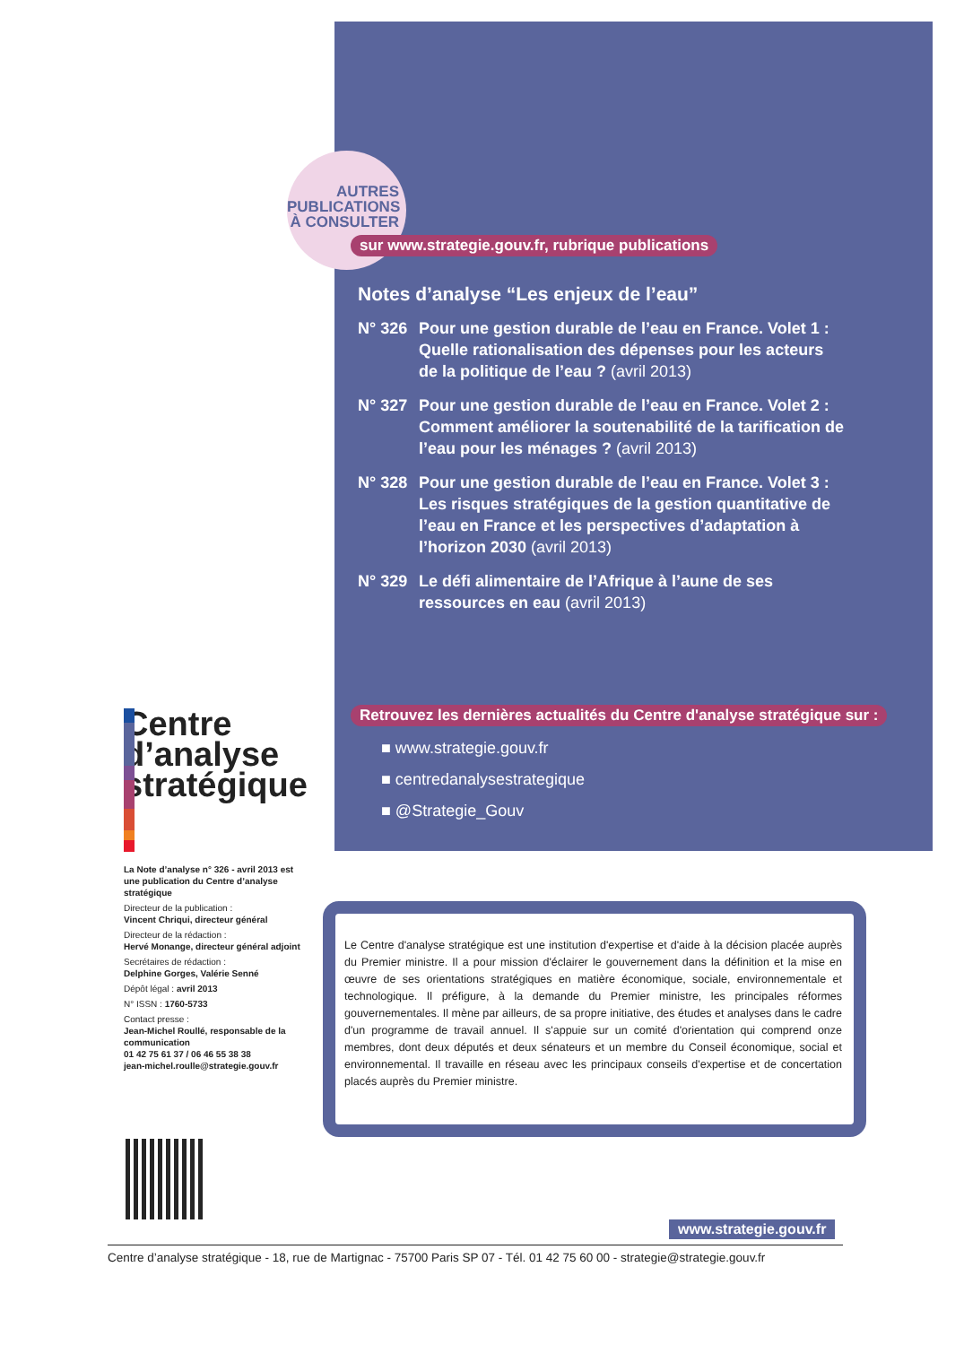AUTRES
PUBLICATIONS
À CONSULTER
sur www.strategie.gouv.fr, rubrique publications
Notes d’analyse “Les enjeux de l’eau”
N° 326 Pour une gestion durable de l’eau en France. Volet 1 : Quelle rationalisation des dépenses pour les acteurs de la politique de l’eau ? (avril 2013)
N° 327 Pour une gestion durable de l’eau en France. Volet 2 : Comment améliorer la soutenabilité de la tarification de l’eau pour les ménages ? (avril 2013)
N° 328 Pour une gestion durable de l’eau en France. Volet 3 : Les risques stratégiques de la gestion quantitative de l’eau en France et les perspectives d’adaptation à l’horizon 2030 (avril 2013)
N° 329 Le défi alimentaire de l’Afrique à l’aune de ses ressources en eau (avril 2013)
Retrouvez les dernières actualités du Centre d'analyse stratégique sur :
■ www.strategie.gouv.fr
■ centredanalysestrategique
■ @Strategie_Gouv
Centre
d’analyse
stratégique
La Note d’analyse n° 326 - avril 2013 est une publication du Centre d’analyse stratégique
Directeur de la publication :
Vincent Chriqui, directeur général
Directeur de la rédaction :
Hervé Monange, directeur général adjoint
Secrétaires de rédaction :
Delphine Gorges, Valérie Senné
Dépôt légal : avril 2013
N° ISSN : 1760-5733
Contact presse :
Jean-Michel Roullé, responsable de la communication
01 42 75 61 37 / 06 46 55 38 38
jean-michel.roulle@strategie.gouv.fr
Le Centre d'analyse stratégique est une institution d'expertise et d'aide à la décision placée auprès du Premier ministre. Il a pour mission d'éclairer le gouvernement dans la définition et la mise en œuvre de ses orientations stratégiques en matière économique, sociale, environnementale et technologique. Il préfigure, à la demande du Premier ministre, les principales réformes gouvernementales. Il mène par ailleurs, de sa propre initiative, des études et analyses dans le cadre d'un programme de travail annuel. Il s'appuie sur un comité d'orientation qui comprend onze membres, dont deux députés et deux sénateurs et un membre du Conseil économique, social et environnemental. Il travaille en réseau avec les principaux conseils d'expertise et de concertation placés auprès du Premier ministre.
www.strategie.gouv.fr
Centre d’analyse stratégique - 18, rue de Martignac - 75700 Paris SP 07 - Tél. 01 42 75 60 00 - strategie@strategie.gouv.fr